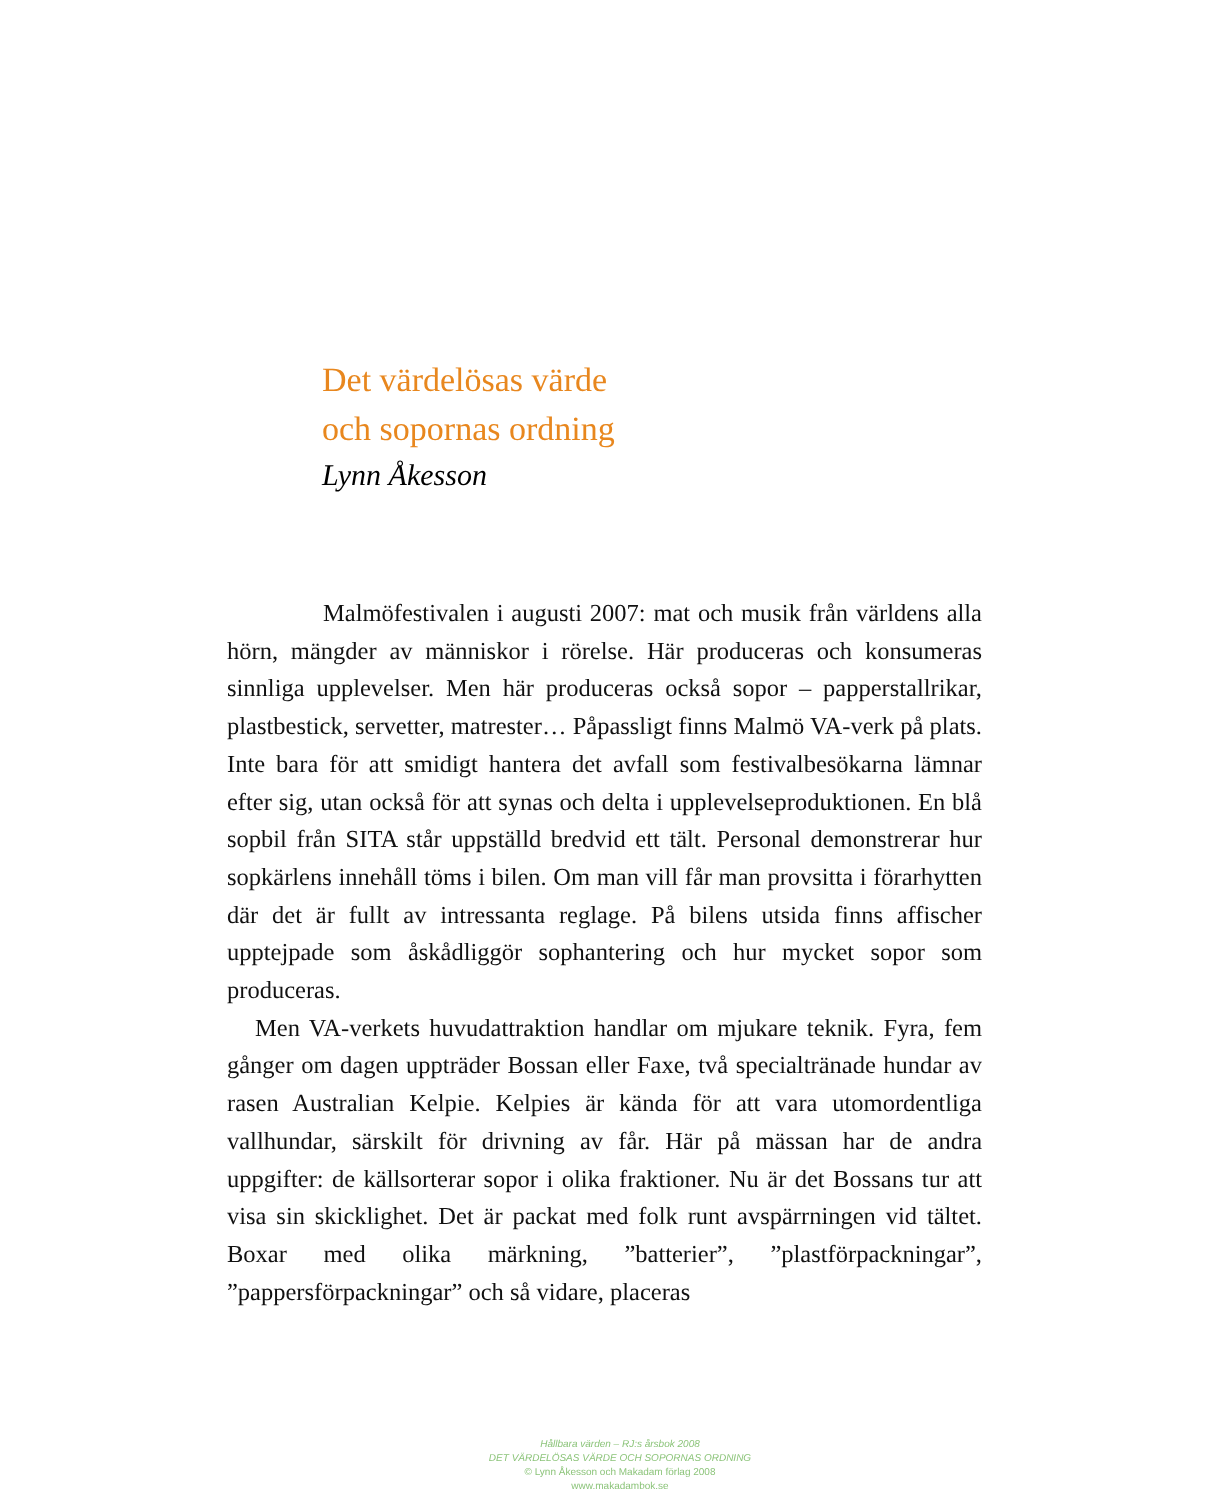Det värdelösas värde
och sopornas ordning
Lynn Åkesson
Malmöfestivalen i augusti 2007: mat och musik från världens alla hörn, mängder av människor i rörelse. Här produceras och konsumeras sinnliga upplevelser. Men här produceras också sopor – papperstallrikar, plastbestick, servetter, matrester… Påpassligt finns Malmö VA-verk på plats. Inte bara för att smidigt hantera det avfall som festivalbesökarna lämnar efter sig, utan också för att synas och delta i upplevelseproduktionen. En blå sopbil från SITA står uppställd bredvid ett tält. Personal demonstrerar hur sopkärlens innehåll töms i bilen. Om man vill får man provsitta i förarhytten där det är fullt av intressanta reglage. På bilens utsida finns affischer upptejpade som åskådliggör sophantering och hur mycket sopor som produceras.
Men VA-verkets huvudattraktion handlar om mjukare teknik. Fyra, fem gånger om dagen uppträder Bossan eller Faxe, två specialtränade hundar av rasen Australian Kelpie. Kelpies är kända för att vara utomordentliga vallhundar, särskilt för drivning av får. Här på mässan har de andra uppgifter: de källsorterar sopor i olika fraktioner. Nu är det Bossans tur att visa sin skicklighet. Det är packat med folk runt avspärrningen vid tältet. Boxar med olika märkning, ”batterier”, ”plastförpackningar”, ”pappersförpackningar” och så vidare, placeras
Hållbara värden – RJ:s årsbok 2008
DET VÄRDELÖSAS VÄRDE OCH SOPORNAS ORDNING
© Lynn Åkesson och Makadam förlag 2008
www.makadambok.se